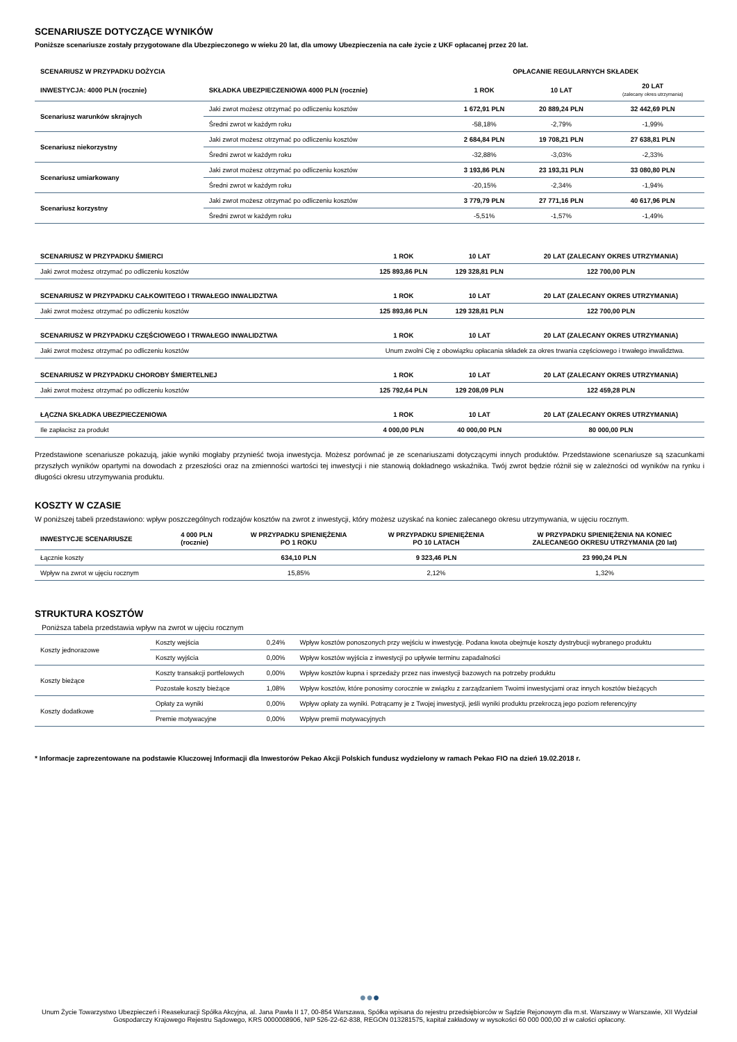SCENARIUSZE DOTYCZĄCE WYNIKÓW
Poniższe scenariusze zostały przygotowane dla Ubezpieczonego w wieku 20 lat, dla umowy Ubezpieczenia na całe życie z UKF opłacanej przez 20 lat.
| SCENARIUSZ W PRZYPADKU DOŻYCIA | | OPŁACANIE REGULARNYCH SKŁADEK | | |
| --- | --- | --- | --- | --- |
| INWESTYCJA: 4000 PLN (rocznie) | SKŁADKA UBEZPIECZENIOWA 4000 PLN (rocznie) | 1 ROK | 10 LAT | 20 LAT (zalecany okres utrzymania) |
| Scenariusz warunków skrajnych | Jaki zwrot możesz otrzymać po odliczeniu kosztów | 1 672,91 PLN | 20 889,24 PLN | 32 442,69 PLN |
| | Średni zwrot w każdym roku | -58,18% | -2,79% | -1,99% |
| Scenariusz niekorzystny | Jaki zwrot możesz otrzymać po odliczeniu kosztów | 2 684,84 PLN | 19 708,21 PLN | 27 638,81 PLN |
| | Średni zwrot w każdym roku | -32,88% | -3,03% | -2,33% |
| Scenariusz umiarkowany | Jaki zwrot możesz otrzymać po odliczeniu kosztów | 3 193,86 PLN | 23 193,31 PLN | 33 080,80 PLN |
| | Średni zwrot w każdym roku | -20,15% | -2,34% | -1,94% |
| Scenariusz korzystny | Jaki zwrot możesz otrzymać po odliczeniu kosztów | 3 779,79 PLN | 27 771,16 PLN | 40 617,96 PLN |
| | Średni zwrot w każdym roku | -5,51% | -1,57% | -1,49% |
| SCENARIUSZ W PRZYPADKU ŚMIERCI | 1 ROK | 10 LAT | 20 LAT (ZALECANY OKRES UTRZYMANIA) |
| --- | --- | --- | --- |
| Jaki zwrot możesz otrzymać po odliczeniu kosztów | 125 893,86 PLN | 129 328,81 PLN | 122 700,00 PLN |
| SCENARIUSZ W PRZYPADKU CAŁKOWITEGO I TRWAŁEGO INWALIDZTWA | 1 ROK | 10 LAT | 20 LAT (ZALECANY OKRES UTRZYMANIA) |
| Jaki zwrot możesz otrzymać po odliczeniu kosztów | 125 893,86 PLN | 129 328,81 PLN | 122 700,00 PLN |
| SCENARIUSZ W PRZYPADKU CZĘŚCIOWEGO I TRWAŁEGO INWALIDZTWA | 1 ROK | 10 LAT | 20 LAT (ZALECANY OKRES UTRZYMANIA) |
| Jaki zwrot możesz otrzymać po odliczeniu kosztów | Unum zwolni Cię z obowiązku opłacania składek za okres trwania częściowego i trwałego inwalidztwa. | | |
| SCENARIUSZ W PRZYPADKU CHOROBY ŚMIERTELNEJ | 1 ROK | 10 LAT | 20 LAT (ZALECANY OKRES UTRZYMANIA) |
| Jaki zwrot możesz otrzymać po odliczeniu kosztów | 125 792,64 PLN | 129 208,09 PLN | 122 459,28 PLN |
| ŁĄCZNA SKŁADKA UBEZPIECZENIOWA | 1 ROK | 10 LAT | 20 LAT (ZALECANY OKRES UTRZYMANIA) |
| Ile zapłacisz za produkt | 4 000,00 PLN | 40 000,00 PLN | 80 000,00 PLN |
Przedstawione scenariusze pokazują, jakie wyniki mogłaby przynieść twoja inwestycja. Możesz porównać je ze scenariuszami dotyczącymi innych produktów. Przedstawione scenariusze są szacunkami przyszłych wyników opartymi na dowodach z przeszłości oraz na zmienności wartości tej inwestycji i nie stanowią dokładnego wskaźnika. Twój zwrot będzie różnił się w zależności od wyników na rynku i długości okresu utrzymywania produktu.
KOSZTY W CZASIE
W poniższej tabeli przedstawiono: wpływ poszczególnych rodzajów kosztów na zwrot z inwestycji, który możesz uzyskać na koniec zalecanego okresu utrzymywania, w ujęciu rocznym.
| INWESTYCJE SCENARIUSZE | 4 000 PLN (rocznie) | W PRZYPADKU SPIENIĘŻENIA PO 1 ROKU | W PRZYPADKU SPIENIĘŻENIA PO 10 LATACH | W PRZYPADKU SPIENIĘŻENIA NA KONIEC ZALECANEGO OKRESU UTRZYMANIA (20 lat) |
| --- | --- | --- | --- | --- |
| Łącznie koszty | | 634,10 PLN | 9 323,46 PLN | 23 990,24 PLN |
| Wpływ na zwrot w ujęciu rocznym | | 15,85% | 2,12% | 1,32% |
STRUKTURA KOSZTÓW
Poniższa tabela przedstawia wpływ na zwrot w ujęciu rocznym
| Koszty jednorazowe | Koszty wejścia | 0,24% | Wpływ kosztów ponoszonych przy wejściu w inwestycję. Podana kwota obejmuje koszty dystrybucji wybranego produktu |
| | Koszty wyjścia | 0,00% | Wpływ kosztów wyjścia z inwestycji po upływie terminu zapadalności |
| Koszty bieżące | Koszty transakcji portfelowych | 0,00% | Wpływ kosztów kupna i sprzedaży przez nas inwestycji bazowych na potrzeby produktu |
| | Pozostałe koszty bieżące | 1,08% | Wpływ kosztów, które ponosimy corocznie w związku z zarządzaniem Twoimi inwestycjami oraz innych kosztów bieżących |
| Koszty dodatkowe | Opłaty za wyniki | 0,00% | Wpływ opłaty za wyniki. Potrącamy je z Twojej inwestycji, jeśli wyniki produktu przekroczą jego poziom referencyjny |
| | Premie motywacyjne | 0,00% | Wpływ premii motywacyjnych |
* Informacje zaprezentowane na podstawie Kluczowej Informacji dla Inwestorów Pekao Akcji Polskich fundusz wydzielony w ramach Pekao FIO na dzień 19.02.2018 r.
●●●
Unum Życie Towarzystwo Ubezpieczeń i Reasekuracji Spółka Akcyjna, al. Jana Pawła II 17, 00-854 Warszawa, Spółka wpisana do rejestru przedsiębiorców w Sądzie Rejonowym dla m.st. Warszawy w Warszawie, XII Wydział Gospodarczy Krajowego Rejestru Sądowego, KRS 0000008906, NIP 526-22-62-838, REGON 013281575, kapitał zakładowy w wysokości 60 000 000,00 zł w całości opłacony.